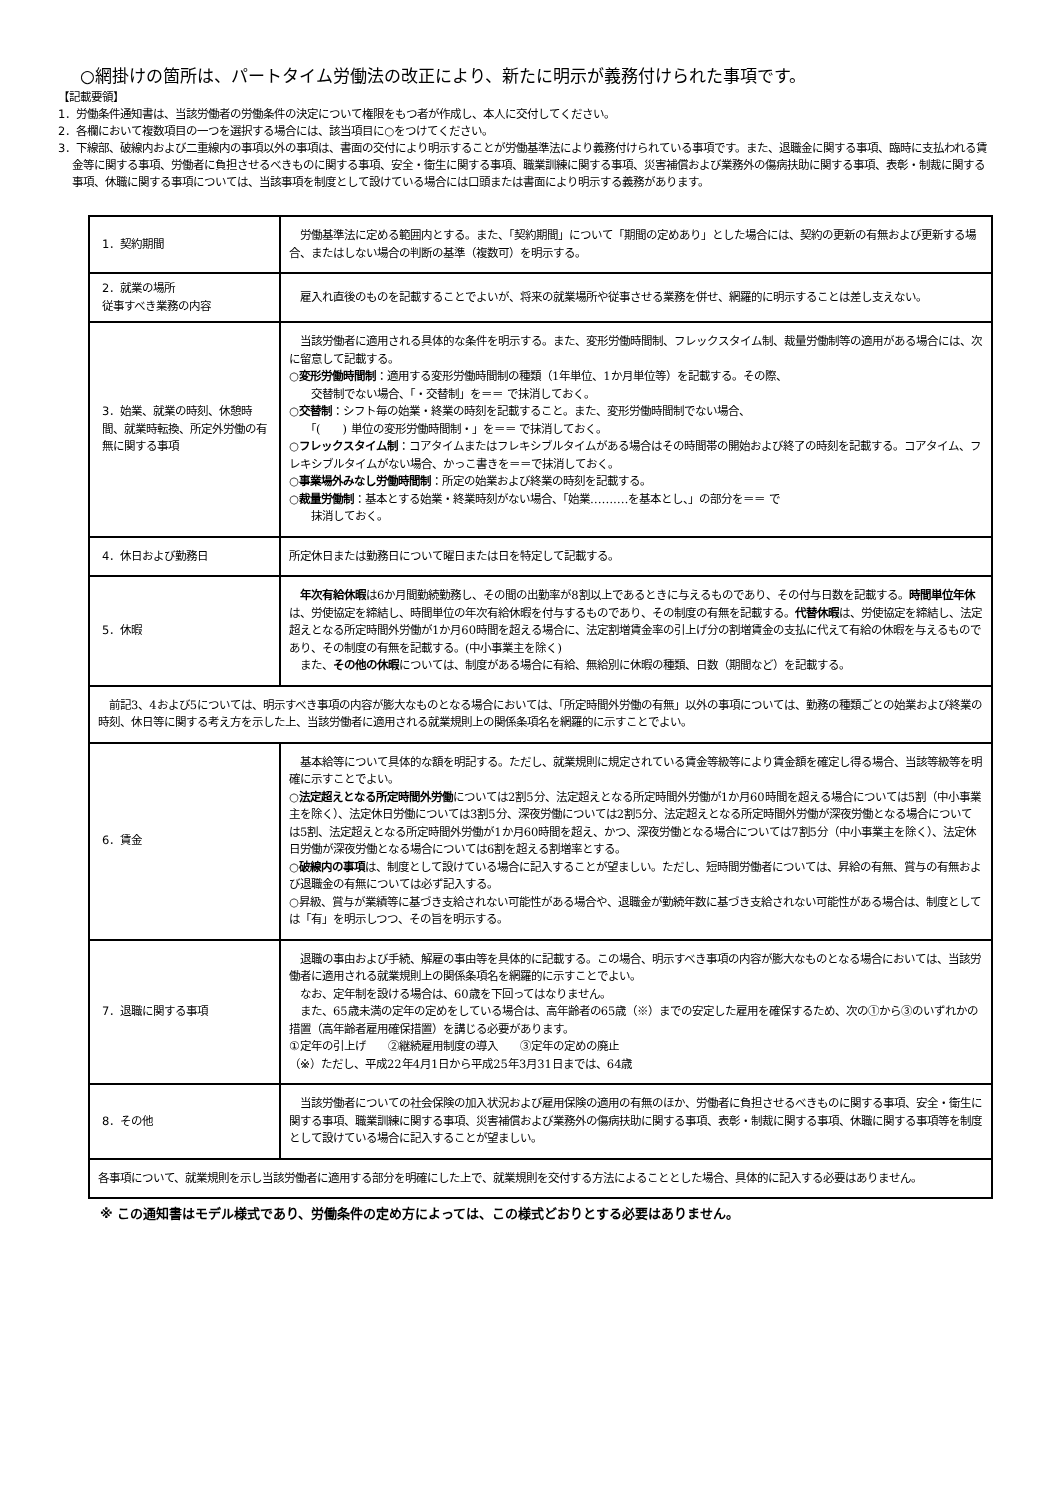○網掛けの箇所は、パートタイム労働法の改正により、新たに明示が義務付けられた事項です。
【記載要領】
1．労働条件通知書は、当該労働者の労働条件の決定について権限をもつ者が作成し、本人に交付してください。
2．各欄において複数項目の一つを選択する場合には、該当項目に○をつけてください。
3．下線部、破線内および二重線内の事項以外の事項は、書面の交付により明示することが労働基準法により義務付けられている事項です。また、退職金に関する事項、臨時に支払われる賃金等に関する事項、労働者に負担させるべきものに関する事項、安全・衛生に関する事項、職業訓練に関する事項、災害補償および業務外の傷病扶助に関する事項、表彰・制裁に関する事項、休職に関する事項については、当該事項を制度として設けている場合には口頭または書面により明示する義務があります。
| 1．契約期間 | 労働基準法に定める範囲内とする。また、「契約期間」について「期間の定めあり」とした場合には、契約の更新の有無および更新する場合、またはしない場合の判断の基準（複数可）を明示する。 |
| 2．就業の場所 従事すべき業務の内容 | 雇入れ直後のものを記載することでよいが、将来の就業場所や従事させる業務を併せ、網羅的に明示することは差し支えない。 |
| 3．始業、就業の時刻、休憩時間、就業時転換、所定外労働の有無に関する事項 | 当該労働者に適用される具体的な条件を明示する。また、変形労働時間制、フレックスタイム制、裁量労働制等の適用がある場合には、次に留意して記載する。 ○変形労働時間制 ：適用する変形労働時間制の種類（1年単位、1か月単位等）を記載する。その際、 交替制でない場合、「・交替制」を＝＝ で抹消しておく。 ○交替制 ：シフト毎の始業・終業の時刻を記載すること。また、変形労働時間制でない場合、 「( ) 単位の変形労働時間制・」を＝＝ で抹消しておく。 ○フレックスタイム制 ：コアタイムまたはフレキシブルタイムがある場合はその時間帯の開始および終了の時刻を記載する。コアタイム、フレキシブルタイムがない場合、かっこ書きを＝＝で抹消しておく。 ○事業場外みなし労働時間制 ：所定の始業および終業の時刻を記載する。 ○裁量労働制 ：基本とする始業・終業時刻がない場合、「始業‥‥‥‥‥を基本とし、」の部分を＝＝ で 抹消しておく。 |
| 4．休日および勤務日 | 所定休日または勤務日について曜日または日を特定して記載する。 |
| 5．休暇 | 年次有給休暇 は6か月間勤続勤務し、その間の出勤率が8割以上であるときに与えるものであり、その付与日数を記載する。 時間単位年休 は、労使協定を締結し、時間単位の年次有給休暇を付与するものであり、その制度の有無を記載する。 代替休暇 は、労使協定を締結し、法定超えとなる所定時間外労働が1か月60時間を超える場合に、法定割増賃金率の引上げ分の割増賃金の支払に代えて有給の休暇を与えるものであり、その制度の有無を記載する。(中小事業主を除く) また、 その他の休暇 については、制度がある場合に有給、無給別に休暇の種類、日数（期間など）を記載する。 |
| 前記3、4および5については、明示すべき事項の内容が膨大なものとなる場合においては、「所定時間外労働の有無」以外の事項については、勤務の種類ごとの始業および終業の時刻、休日等に関する考え方を示した上、当該労働者に適用される就業規則上の関係条項名を網羅的に示すことでよい。 | |
| 6．賃金 | 基本給等について具体的な額を明記する。ただし、就業規則に規定されている賃金等級等により賃金額を確定し得る場合、当該等級等を明確に示すことでよい。 ○法定超えとなる所定時間外労働 については2割5分、法定超えとなる所定時間外労働が1か月60時間を超える場合については5割（中小事業主を除く）、法定休日労働については3割5分、深夜労働については2割5分、法定超えとなる所定時間外労働が深夜労働となる場合については5割、法定超えとなる所定時間外労働が1か月60時間を超え、かつ、深夜労働となる場合については7割5分（中小事業主を除く）、法定休日労働が深夜労働となる場合については6割を超える割増率とする。 ○破線内の事項 は、制度として設けている場合に記入することが望ましい。ただし、短時間労働者については、昇給の有無、賞与の有無および退職金の有無については必ず記入する。 ○昇級、賞与が業績等に基づき支給されない可能性がある場合や、退職金が勤続年数に基づき支給されない可能性がある場合は、制度としては「有」を明示しつつ、その旨を明示する。 |
| 7．退職に関する事項 | 退職の事由および手続、解雇の事由等を具体的に記載する。この場合、明示すべき事項の内容が膨大なものとなる場合においては、当該労働者に適用される就業規則上の関係条項名を網羅的に示すことでよい。 なお、定年制を設ける場合は、60歳を下回ってはなりません。 また、65歳未満の定年の定めをしている場合は、高年齢者の65歳（※）までの安定した雇用を確保するため、次の①から③のいずれかの措置（高年齢者雇用確保措置）を講じる必要があります。 ①定年の引上げ ②継続雇用制度の導入 ③定年の定めの廃止 （※）ただし、平成22年4月1日から平成25年3月31日までは、64歳 |
| 8．その他 | 当該労働者についての社会保険の加入状況および雇用保険の適用の有無のほか、労働者に負担させるべきものに関する事項、安全・衛生に関する事項、職業訓練に関する事項、災害補償および業務外の傷病扶助に関する事項、表彰・制裁に関する事項、休職に関する事項等を制度として設けている場合に記入することが望ましい。 |
| 各事項について、就業規則を示し当該労働者に適用する部分を明確にした上で、就業規則を交付する方法によることとした場合、具体的に記入する必要はありません。 | |
※ この通知書はモデル様式であり、労働条件の定め方によっては、この様式どおりとする必要はありません。